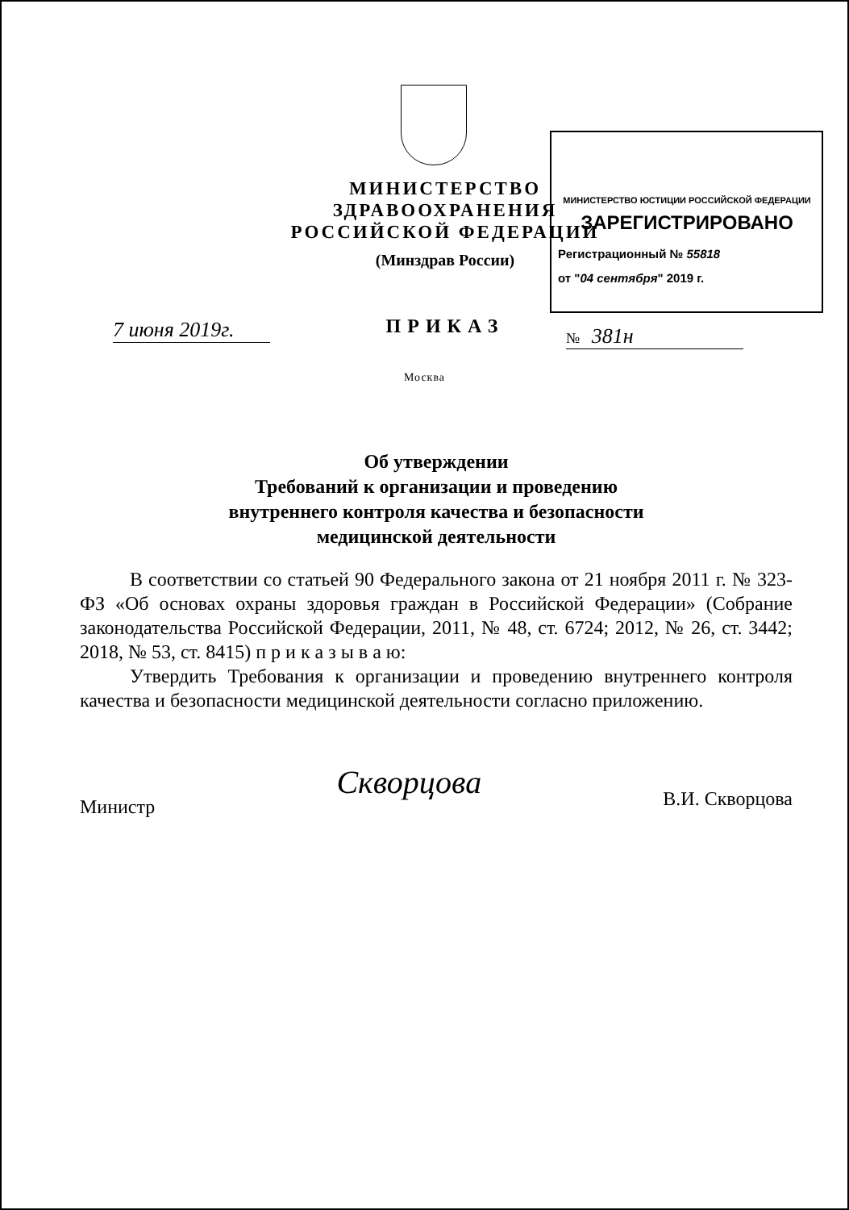МИНИСТЕРСТВО ЗДРАВООХРАНЕНИЯ
РОССИЙСКОЙ ФЕДЕРАЦИИ
(Минздрав России)
ПРИКАЗ
МИНИСТЕРСТВО ЮСТИЦИИ РОССИЙСКОЙ ФЕДЕРАЦИИ
ЗАРЕГИСТРИРОВАНО
Регистрационный № 55818
от "04 сентября" 2019 г.
7 июня 2019г.
№ 381н
Москва
Об утверждении
Требований к организации и проведению
внутреннего контроля качества и безопасности
медицинской деятельности
В соответствии со статьей 90 Федерального закона от 21 ноября 2011 г. № 323-ФЗ «Об основах охраны здоровья граждан в Российской Федерации» (Собрание законодательства Российской Федерации, 2011, № 48, ст. 6724; 2012, № 26, ст. 3442; 2018, № 53, ст. 8415) п р и к а з ы в а ю:
Утвердить Требования к организации и проведению внутреннего контроля качества и безопасности медицинской деятельности согласно приложению.
Министр Скворцова В.И. Скворцова